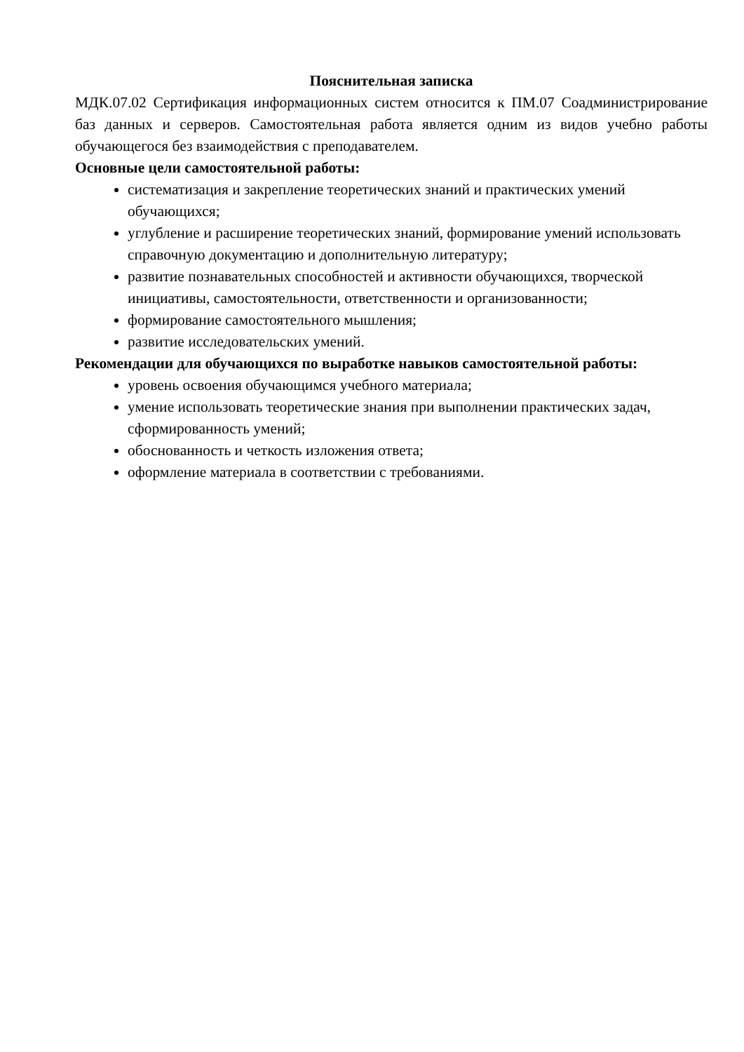Пояснительная записка
МДК.07.02 Сертификация информационных систем относится к ПМ.07 Соадминистрирование баз данных и серверов. Самостоятельная работа является одним из видов учебно работы обучающегося без взаимодействия с преподавателем.
Основные цели самостоятельной работы:
систематизация и закрепление теоретических знаний и практических умений обучающихся;
углубление и расширение теоретических знаний, формирование умений использовать справочную документацию и дополнительную литературу;
развитие познавательных способностей и активности обучающихся, творческой инициативы, самостоятельности, ответственности и организованности;
формирование самостоятельного мышления;
развитие исследовательских умений.
Рекомендации для обучающихся по выработке навыков самостоятельной работы:
уровень освоения обучающимся учебного материала;
умение использовать теоретические знания при выполнении практических задач, сформированность умений;
обоснованность и четкость изложения ответа;
оформление материала в соответствии с требованиями.